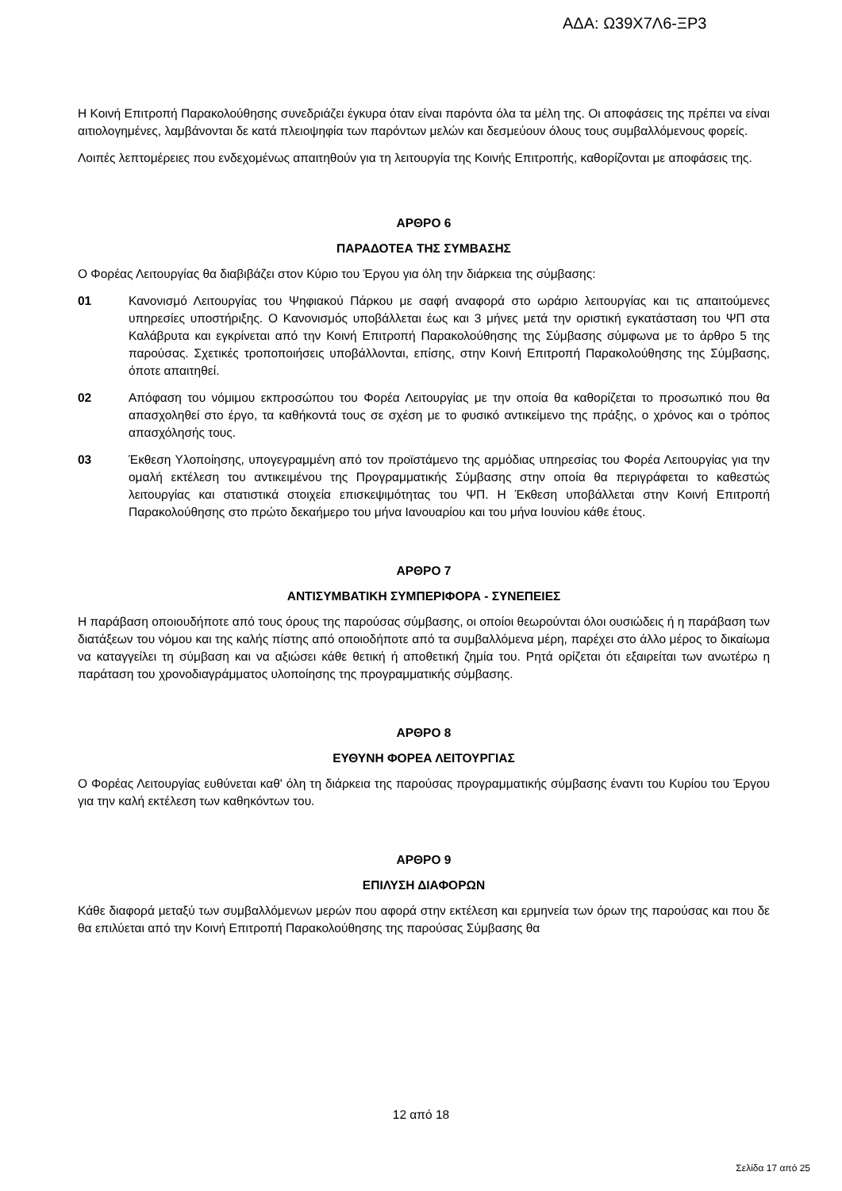ΑΔΑ: Ω39Χ7Λ6-ΞΡ3
Η Κοινή Επιτροπή Παρακολούθησης συνεδριάζει έγκυρα όταν είναι παρόντα όλα τα μέλη της. Οι αποφάσεις της πρέπει να είναι αιτιολογημένες, λαμβάνονται δε κατά πλειοψηφία των παρόντων μελών και δεσμεύουν όλους τους συμβαλλόμενους φορείς.
Λοιπές λεπτομέρειες που ενδεχομένως απαιτηθούν για τη λειτουργία της Κοινής Επιτροπής, καθορίζονται με αποφάσεις της.
ΑΡΘΡΟ 6
ΠΑΡΑΔΟΤΕΑ ΤΗΣ ΣΥΜΒΑΣΗΣ
Ο Φορέας Λειτουργίας θα διαβιβάζει στον Κύριο του Έργου για όλη την διάρκεια της σύμβασης:
01 Κανονισμό Λειτουργίας του Ψηφιακού Πάρκου με σαφή αναφορά στο ωράριο λειτουργίας και τις απαιτούμενες υπηρεσίες υποστήριξης. Ο Κανονισμός υποβάλλεται έως και 3 μήνες μετά την οριστική εγκατάσταση του ΨΠ στα Καλάβρυτα και εγκρίνεται από την Κοινή Επιτροπή Παρακολούθησης της Σύμβασης σύμφωνα με το άρθρο 5 της παρούσας. Σχετικές τροποποιήσεις υποβάλλονται, επίσης, στην Κοινή Επιτροπή Παρακολούθησης της Σύμβασης, όποτε απαιτηθεί.
02 Απόφαση του νόμιμου εκπροσώπου του Φορέα Λειτουργίας με την οποία θα καθορίζεται το προσωπικό που θα απασχοληθεί στο έργο, τα καθήκοντά τους σε σχέση με το φυσικό αντικείμενο της πράξης, ο χρόνος και ο τρόπος απασχόλησής τους.
03 Έκθεση Υλοποίησης, υπογεγραμμένη από τον προϊστάμενο της αρμόδιας υπηρεσίας του Φορέα Λειτουργίας για την ομαλή εκτέλεση του αντικειμένου της Προγραμματικής Σύμβασης στην οποία θα περιγράφεται το καθεστώς λειτουργίας και στατιστικά στοιχεία επισκεψιμότητας του ΨΠ. Η Έκθεση υποβάλλεται στην Κοινή Επιτροπή Παρακολούθησης στο πρώτο δεκαήμερο του μήνα Ιανουαρίου και του μήνα Ιουνίου κάθε έτους.
ΑΡΘΡΟ 7
ΑΝΤΙΣΥΜΒΑΤΙΚΗ ΣΥΜΠΕΡΙΦΟΡΑ - ΣΥΝΕΠΕΙΕΣ
Η παράβαση οποιουδήποτε από τους όρους της παρούσας σύμβασης, οι οποίοι θεωρούνται όλοι ουσιώδεις ή η παράβαση των διατάξεων του νόμου και της καλής πίστης από οποιοδήποτε από τα συμβαλλόμενα μέρη, παρέχει στο άλλο μέρος το δικαίωμα να καταγγείλει τη σύμβαση και να αξιώσει κάθε θετική ή αποθετική ζημία του. Ρητά ορίζεται ότι εξαιρείται των ανωτέρω η παράταση του χρονοδιαγράμματος υλοποίησης της προγραμματικής σύμβασης.
ΑΡΘΡΟ 8
ΕΥΘΥΝΗ ΦΟΡΕΑ ΛΕΙΤΟΥΡΓΙΑΣ
Ο Φορέας Λειτουργίας ευθύνεται καθ' όλη τη διάρκεια της παρούσας προγραμματικής σύμβασης έναντι του Κυρίου του Έργου για την καλή εκτέλεση των καθηκόντων του.
ΑΡΘΡΟ 9
ΕΠΙΛΥΣΗ ΔΙΑΦΟΡΩΝ
Κάθε διαφορά μεταξύ των συμβαλλόμενων μερών που αφορά στην εκτέλεση και ερμηνεία των όρων της παρούσας και που δε θα επιλύεται από την Κοινή Επιτροπή Παρακολούθησης της παρούσας Σύμβασης θα
12 από 18
Σελίδα 17 από 25